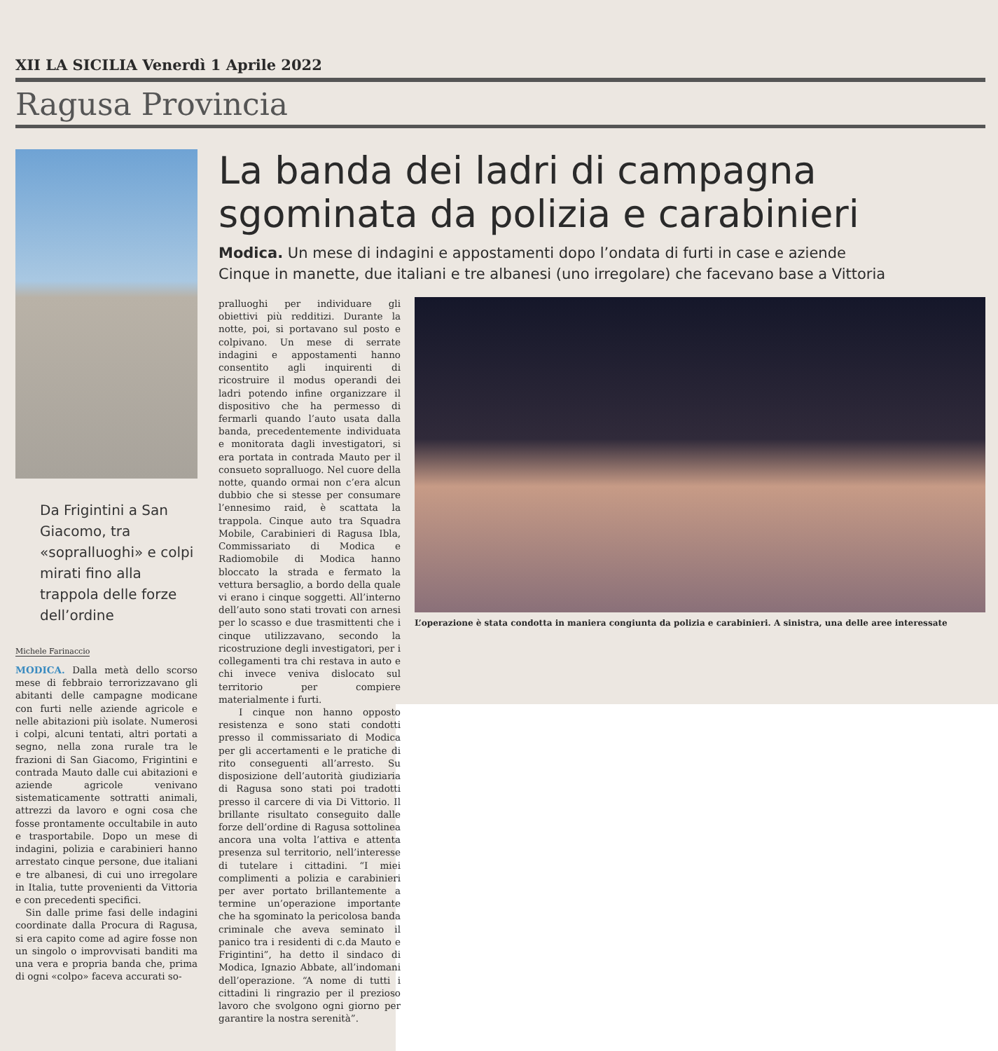XII LA SICILIA Venerdì 1 Aprile 2022
Ragusa Provincia
Da Frigintini a San Giacomo, tra «sopralluoghi» e colpi mirati fino alla trappola delle forze dell’ordine
Michele Farinaccio
MODICA. Dalla metà dello scorso mese di febbraio terrorizzavano gli abitanti delle campagne modicane con furti nelle aziende agricole e nelle abitazioni più isolate. Numerosi i colpi, alcuni tentati, altri portati a segno, nella zona rurale tra le frazioni di San Giacomo, Frigintini e contrada Mauto dalle cui abitazioni e aziende agricole venivano sistematicamente sottratti animali, attrezzi da lavoro e ogni cosa che fosse prontamente occultabile in auto e trasportabile. Dopo un mese di indagini, polizia e carabinieri hanno arrestato cinque persone, due italiani e tre albanesi, di cui uno irregolare in Italia, tutte provenienti da Vittoria e con precedenti specifici.
Sin dalle prime fasi delle indagini coordinate dalla Procura di Ragusa, si era capito come ad agire fosse non un singolo o improvvisati banditi ma una vera e propria banda che, prima di ogni «colpo» faceva accurati so-
La banda dei ladri di campagna sgominata da polizia e carabinieri
Modica. Un mese di indagini e appostamenti dopo l’ondata di furti in case e aziende
Cinque in manette, due italiani e tre albanesi (uno irregolare) che facevano base a Vittoria
pralluoghi per individuare gli obiettivi più redditizi. Durante la notte, poi, si portavano sul posto e colpivano. Un mese di serrate indagini e appostamenti hanno consentito agli inquirenti di ricostruire il modus operandi dei ladri potendo infine organizzare il dispositivo che ha permesso di fermarli quando l’auto usata dalla banda, precedentemente individuata e monitorata dagli investigatori, si era portata in contrada Mauto per il consueto sopralluogo. Nel cuore della notte, quando ormai non c’era alcun dubbio che si stesse per consumare l’ennesimo raid, è scattata la trappola. Cinque auto tra Squadra Mobile, Carabinieri di Ragusa Ibla, Commissariato di Modica e Radiomobile di Modica hanno bloccato la strada e fermato la vettura bersaglio, a bordo della quale vi erano i cinque soggetti. All’interno dell’auto sono stati trovati con arnesi per lo scasso e due trasmittenti che i cinque utilizzavano, secondo la ricostruzione degli investigatori, per i collegamenti tra chi restava in auto e chi invece veniva dislocato sul territorio per compiere materialmente i furti.
I cinque non hanno opposto resistenza e sono stati condotti presso il commissariato di Modica per gli accertamenti e le pratiche di rito conseguenti all’arresto. Su disposizione dell’autorità giudiziaria di Ragusa sono stati poi tradotti presso il carcere di via Di Vittorio. Il brillante risultato conseguito dalle forze dell’ordine di Ragusa sottolinea ancora una volta l’attiva e attenta presenza sul territorio, nell’interesse di tutelare i cittadini. “I miei complimenti a polizia e carabinieri per aver portato brillantemente a termine un’operazione importante che ha sgominato la pericolosa banda criminale che aveva seminato il panico tra i residenti di c.da Mauto e Frigintini”, ha detto il sindaco di Modica, Ignazio Abbate, all’indomani dell’operazione. “A nome di tutti i cittadini li ringrazio per il prezioso lavoro che svolgono ogni giorno per garantire la nostra serenità”.
L’operazione è stata condotta in maniera congiunta da polizia e carabinieri. A sinistra, una delle aree interessate